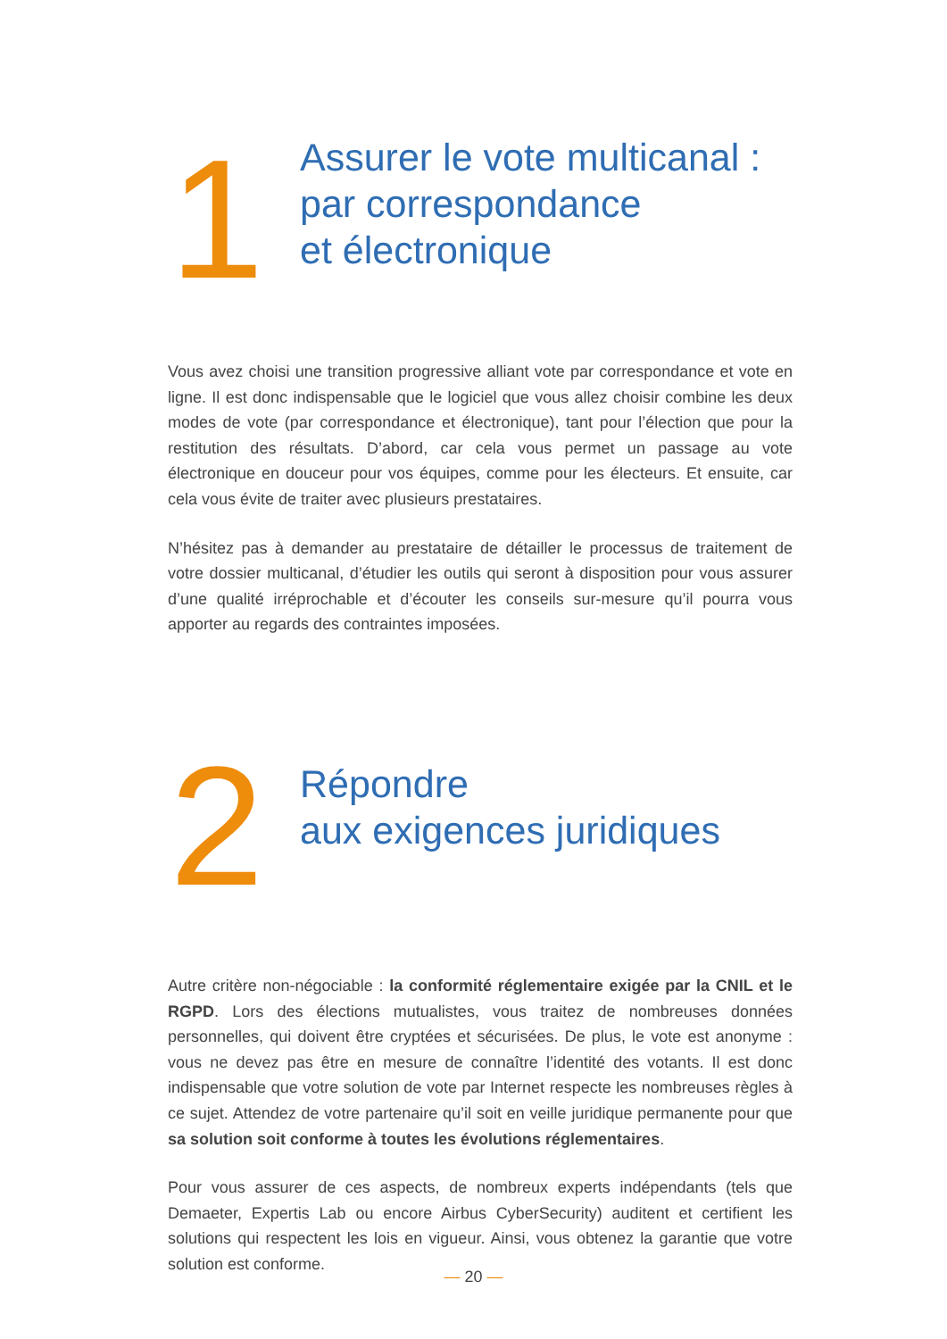1
Assurer le vote multicanal :
par correspondance
et électronique
Vous avez choisi une transition progressive alliant vote par correspondance et vote en ligne. Il est donc indispensable que le logiciel que vous allez choisir combine les deux modes de vote (par correspondance et électronique), tant pour l’élection que pour la restitution des résultats. D’abord, car cela vous permet un passage au vote électronique en douceur pour vos équipes, comme pour les électeurs. Et ensuite, car cela vous évite de traiter avec plusieurs prestataires.
N’hésitez pas à demander au prestataire de détailler le processus de traitement de votre dossier multicanal, d’étudier les outils qui seront à disposition pour vous assurer d’une qualité irréprochable et d’écouter les conseils sur-mesure qu’il pourra vous apporter au regards des contraintes imposées.
2
Répondre
aux exigences juridiques
Autre critère non-négociable : la conformité réglementaire exigée par la CNIL et le RGPD. Lors des élections mutualistes, vous traitez de nombreuses données personnelles, qui doivent être cryptées et sécurisées. De plus, le vote est anonyme : vous ne devez pas être en mesure de connaître l’identité des votants. Il est donc indispensable que votre solution de vote par Internet respecte les nombreuses règles à ce sujet. Attendez de votre partenaire qu’il soit en veille juridique permanente pour que sa solution soit conforme à toutes les évolutions réglementaires.
Pour vous assurer de ces aspects, de nombreux experts indépendants (tels que Demaeter, Expertis Lab ou encore Airbus CyberSecurity) auditent et certifient les solutions qui respectent les lois en vigueur. Ainsi, vous obtenez la garantie que votre solution est conforme.
— 20 —